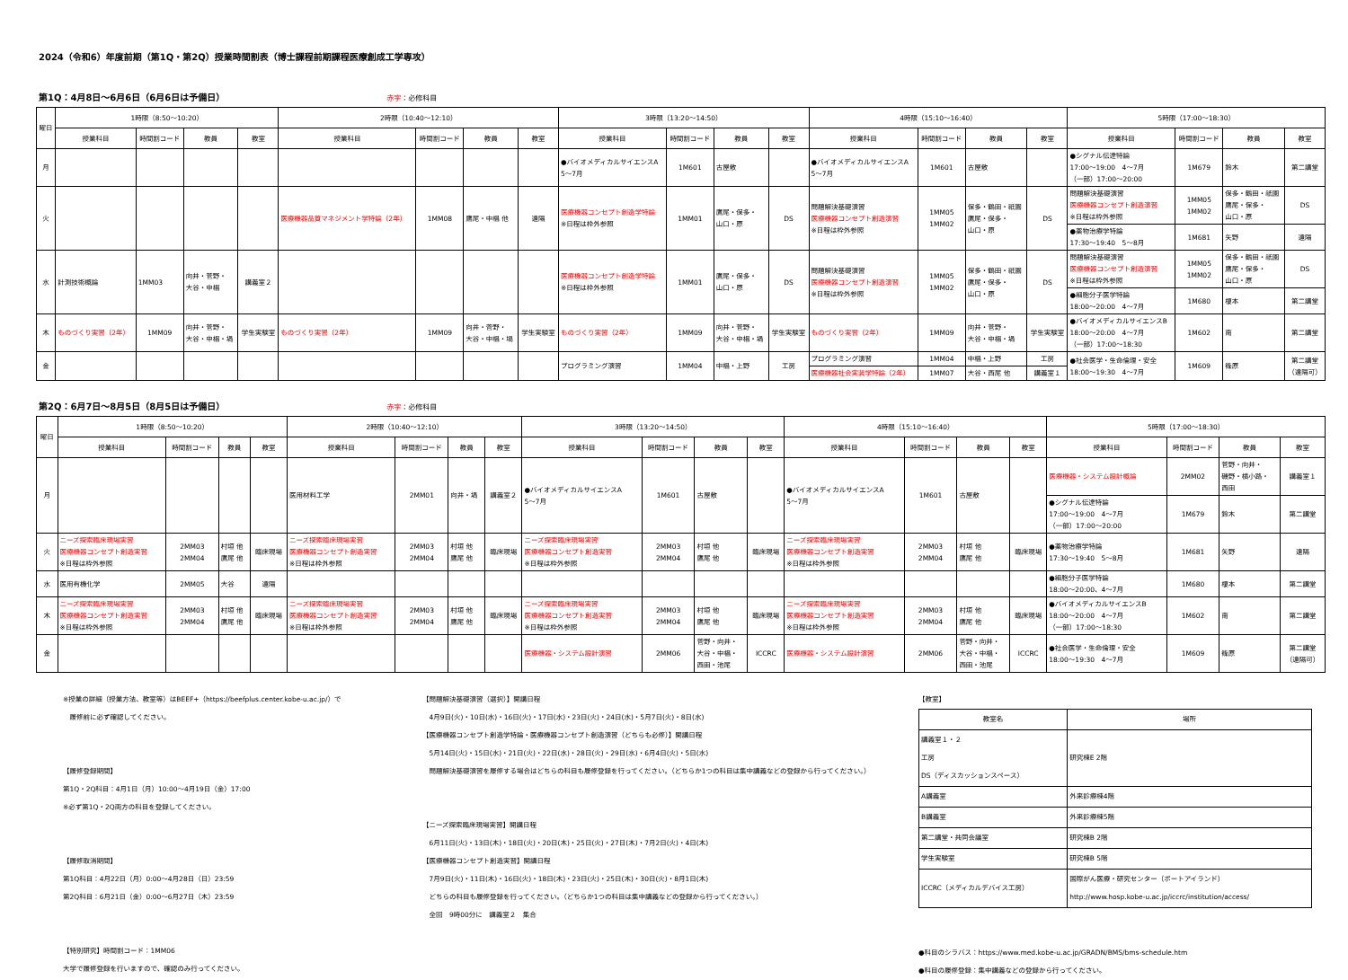2024（令和6）年度前期（第1Q・第2Q）授業時間割表（博士課程前期課程医療創成工学専攻）
第1Q：4月8日～6月6日（6月6日は予備日） 赤字：必修科目
| 曜日 | 1時限（8:50～10:20） | | | | 2時限（10:40～12:10） | | | | 3時限（13:20～14:50） | | | | 4時限（15:10～16:40） | | | | 5時限（17:00～18:30） | | | |
| --- | --- | --- | --- | --- | --- | --- | --- | --- | --- | --- | --- | --- | --- | --- | --- | --- | --- | --- | --- | --- |
| | 授業科目 | 時間割コード | 教員 | 教室 | 授業科目 | 時間割コード | 教員 | 教室 | 授業科目 | 時間割コード | 教員 | 教室 | 授業科目 | 時間割コード | 教員 | 教室 | 授業科目 | 時間割コード | 教員 | 教室 |
| 月 | | | | | | | | | ●バイオメディカルサイエンスA 5～7月 | 1M601 | 古屋敷 | | ●バイオメディカルサイエンスA 5～7月 | 1M601 | 古屋敷 | | ●シグナル伝達特論 17:00～19:00 4～7月 （一部）17:00～20:00 | 1M679 | 鈴木 | 第二講堂 |
| 火 | | | | | 医療機器品質マネジメント学特論（2年） | 1MM08 | 鷹尾・中椙 他 | 遠隔 | 医療機器コンセプト創造学特論 ※日程は枠外参照 | 1MM01 | 鷹尾・保多・ 山口・原 | DS | 問題解決基礎演習 医療機器コンセプト創造演習 ※日程は枠外参照 | 1MM05 1MM02 | 保多・鶴田・祇園 鷹尾・保多・ 山口・原 | DS | 問題解決基礎演習 医療機器コンセプト創造演習 ※日程は枠外参照 | 1MM05 1MM02 | 保多・鶴田・祇園 鷹尾・保多・ 山口・原 | DS |
| | | | | | | | | | | | | | | | | | ●薬物治療学特論 17:30～19:40 5～8月 | 1M681 | 矢野 | 遠隔 |
| 水 | 計測技術概論 | 1MM03 | 向井・菅野・ 大谷・中椙 | 講義室２ | | | | | 医療機器コンセプト創造学特論 ※日程は枠外参照 | 1MM01 | 鷹尾・保多・ 山口・原 | DS | 問題解決基礎演習 医療機器コンセプト創造演習 ※日程は枠外参照 | 1MM05 1MM02 | 保多・鶴田・祇園 鷹尾・保多・ 山口・原 | DS | 問題解決基礎演習 医療機器コンセプト創造演習 ※日程は枠外参照 | 1MM05 1MM02 | 保多・鶴田・祇園 鷹尾・保多・ 山口・原 | DS |
| | | | | | | | | | | | | | | | | | ●細胞分子医学特論 18:00～20:00 4～7月 | 1M680 | 榎本 | 第二講堂 |
| 木 | ものづくり実習（2年） | 1MM09 | 向井・菅野・ 大谷・中椙・堝 | 学生実験室 | ものづくり実習（2年） | 1MM09 | 向井・菅野・ 大谷・中椙・堝 | 学生実験室 | ものづくり実習（2年） | 1MM09 | 向井・菅野・ 大谷・中椙・堝 | 学生実験室 | ものづくり実習（2年） | 1MM09 | 向井・菅野・ 大谷・中椙・堝 | 学生実験室 | ●バイオメディカルサイエンスB 18:00～20:00 4～7月 （一部）17:00～18:30 | 1M602 | 南 | 第二講堂 |
| 金 | | | | | | | | | プログラミング演習 | 1MM04 | 中椙・上野 | 工房 | プログラミング演習 | 1MM04 | 中椙・上野 | 工房 | ●社会医学・生命倫理・安全 18:00～19:30 4～7月 | 1M609 | 篠原 | 第二講堂 （遠隔可） |
| | | | | | | | | | | | | | 医療機器社会実装学特論（2年） | 1MM07 | 大谷・西尾 他 | 講義室１ | | | | |
第2Q：6月7日～8月5日（8月5日は予備日） 赤字：必修科目
| 曜日 | 1時限（8:50～10:20） | | | | 2時限（10:40～12:10） | | | | 3時限（13:20～14:50） | | | | 4時限（15:10～16:40） | | | | 5時限（17:00～18:30） | | | |
| --- | --- | --- | --- | --- | --- | --- | --- | --- | --- | --- | --- | --- | --- | --- | --- | --- | --- | --- | --- | --- |
| | 授業科目 | 時間割コード | 教員 | 教室 | 授業科目 | 時間割コード | 教員 | 教室 | 授業科目 | 時間割コード | 教員 | 教室 | 授業科目 | 時間割コード | 教員 | 教室 | 授業科目 | 時間割コード | 教員 | 教室 |
| 月 | | | | | 医用材料工学 | 2MM01 | 向井・堝 | 講義室２ | ●バイオメディカルサイエンスA 5～7月 | 1M601 | 古屋敷 | | ●バイオメディカルサイエンスA 5～7月 | 1M601 | 古屋敷 | | 医療機器・システム設計概論 | 2MM02 | 菅野・向井・ 磯野・横小路・ 西田 | 講義室１ |
| | | | | | | | | | | | | | | | | | ●シグナル伝達特論 17:00～19:00 4～7月 （一部）17:00～20:00 | 1M679 | 鈴木 | 第二講堂 |
| 火 | ニーズ探索臨床現場実習 医療機器コンセプト創造実習 ※日程は枠外参照 | 2MM03 2MM04 | 村垣 他 鷹尾 他 | 臨床現場 | ニーズ探索臨床現場実習 医療機器コンセプト創造実習 ※日程は枠外参照 | 2MM03 2MM04 | 村垣 他 鷹尾 他 | 臨床現場 | ニーズ探索臨床現場実習 医療機器コンセプト創造実習 ※日程は枠外参照 | 2MM03 2MM04 | 村垣 他 鷹尾 他 | 臨床現場 | ニーズ探索臨床現場実習 医療機器コンセプト創造実習 ※日程は枠外参照 | 2MM03 2MM04 | 村垣 他 鷹尾 他 | 臨床現場 | ●薬物治療学特論 17:30～19:40 5～8月 | 1M681 | 矢野 | 遠隔 |
| 水 | 医用有機化学 | 2MM05 | 大谷 | 遠隔 | | | | | | | | | | | | | ●細胞分子医学特論 18:00～20:00、4～7月 | 1M680 | 榎本 | 第二講堂 |
| 木 | ニーズ探索臨床現場実習 医療機器コンセプト創造実習 ※日程は枠外参照 | 2MM03 2MM04 | 村垣 他 鷹尾 他 | 臨床現場 | ニーズ探索臨床現場実習 医療機器コンセプト創造実習 ※日程は枠外参照 | 2MM03 2MM04 | 村垣 他 鷹尾 他 | 臨床現場 | ニーズ探索臨床現場実習 医療機器コンセプト創造実習 ※日程は枠外参照 | 2MM03 2MM04 | 村垣 他 鷹尾 他 | 臨床現場 | ニーズ探索臨床現場実習 医療機器コンセプト創造実習 ※日程は枠外参照 | 2MM03 2MM04 | 村垣 他 鷹尾 他 | 臨床現場 | ●バイオメディカルサイエンスB 18:00～20:00 4～7月 （一部）17:00～18:30 | 1M602 | 南 | 第二講堂 |
| 金 | | | | | | | | | 医療機器・システム設計演習 | 2MM06 | 菅野・向井・ 大谷・中椙・ 西田・池尾 | ICCRC | 医療機器・システム設計演習 | 2MM06 | 菅野・向井・ 大谷・中椙・ 西田・池尾 | ICCRC | ●社会医学・生命倫理・安全 18:00～19:30 4～7月 | 1M609 | 篠原 | 第二講堂 （遠隔可） |
※授業の詳細（授業方法、教室等）はBEEF+（https://beefplus.center.kobe-u.ac.jp/）で
　履修前に必ず確認してください。
【履修登録期間】
第1Q・2Q科目：4月1日（月）10:00～4月19日（金）17:00
※必ず第1Q・2Q両方の科目を登録してください。
【履修取消期間】
第1Q科目：4月22日（月）0:00～4月28日（日）23:59
第2Q科目：6月21日（金）0:00～6月27日（木）23:59
【特別研究】時間割コード：1MM06
大学で履修登録を行いますので、確認のみ行ってください。
【問題解決基礎演習（選択）】開講日程
　4月9日(火)・10日(水)・16日(火)・17日(水)・23日(火)・24日(水)・5月7日(火)・8日(水)
【医療機器コンセプト創造学特論・医療機器コンセプト創造演習（どちらも必修）】開講日程
　5月14日(火)・15日(水)・21日(火)・22日(水)・28日(火)・29日(水)・6月4日(火)・5日(水)
　問題解決基礎演習を履修する場合はどちらの科目も履修登録を行ってください。（どちらか1つの科目は集中講義などの登録から行ってください。）
【ニーズ探索臨床現場実習】開講日程
　6月11日(火)・13日(木)・18日(火)・20日(木)・25日(火)・27日(木)・7月2日(火)・4日(木)
【医療機器コンセプト創造実習】開講日程
　7月9日(火)・11日(木)・16日(火)・18日(木)・23日(火)・25日(木)・30日(火)・8月1日(木)
　どちらの科目も履修登録を行ってください。（どちらか1つの科目は集中講義などの登録から行ってください。）
　全回　9時00分に　講義室２　集合
【教室】
| 教室名 | 場所 |
| --- | --- |
| 講義室１・２ 工房 DS（ディスカッションスペース） | 研究棟E 2階 |
| A講義室 | 外来診療棟4階 |
| B講義室 | 外来診療棟5階 |
| 第二講堂・共同会議室 | 研究棟B 2階 |
| 学生実験室 | 研究棟B 5階 |
| ICCRC（メディカルデバイス工房） | 国際がん医療・研究センター（ポートアイランド） http://www.hosp.kobe-u.ac.jp/iccrc/institution/access/ |
●科目のシラバス：https://www.med.kobe-u.ac.jp/GRADN/BMS/bms-schedule.htm
●科目の履修登録：集中講義などの登録から行ってください。